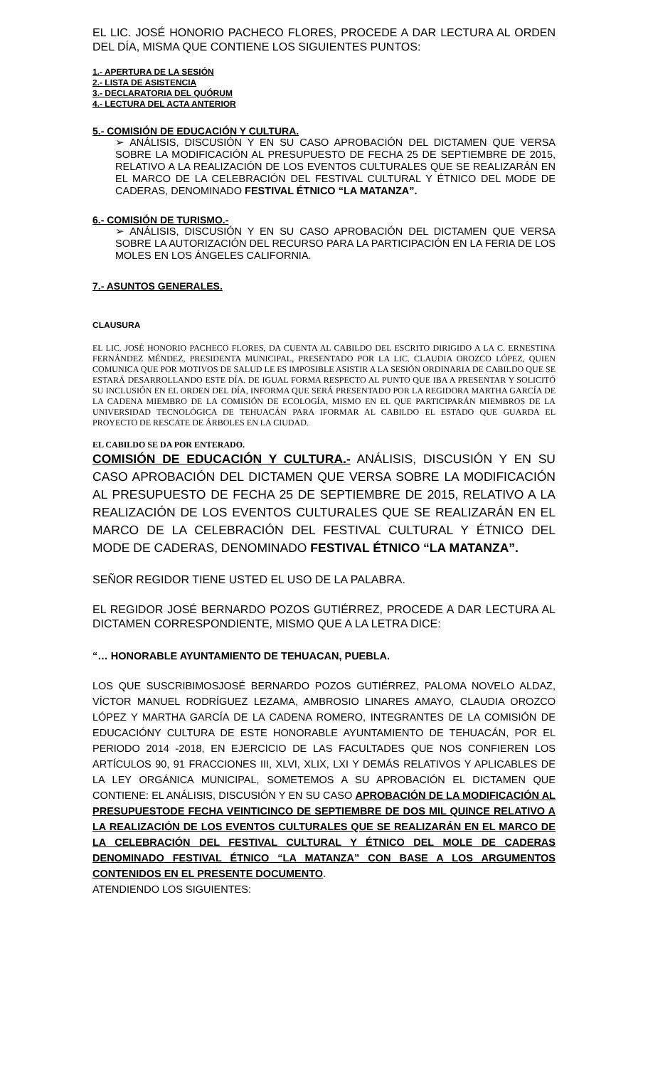EL LIC. JOSÉ HONORIO PACHECO FLORES, PROCEDE A DAR LECTURA AL ORDEN DEL DÍA, MISMA QUE CONTIENE LOS SIGUIENTES PUNTOS:
1.- APERTURA DE LA SESIÓN
2.- LISTA DE ASISTENCIA
3.- DECLARATORIA DEL QUÓRUM
4.- LECTURA DEL ACTA ANTERIOR
5.- COMISIÓN DE EDUCACIÓN Y CULTURA.
➢ ANÁLISIS, DISCUSIÓN Y EN SU CASO APROBACIÓN DEL DICTAMEN QUE VERSA SOBRE LA MODIFICACIÓN AL PRESUPUESTO DE FECHA 25 DE SEPTIEMBRE DE 2015, RELATIVO A LA REALIZACIÓN DE LOS EVENTOS CULTURALES QUE SE REALIZARÁN EN EL MARCO DE LA CELEBRACIÓN DEL FESTIVAL CULTURAL Y ÉTNICO DEL MODE DE CADERAS, DENOMINADO FESTIVAL ÉTNICO “LA MATANZA”.
6.- COMISIÓN DE TURISMO.-
➢ ANÁLISIS, DISCUSIÓN Y EN SU CASO APROBACIÓN DEL DICTAMEN QUE VERSA SOBRE LA AUTORIZACIÓN DEL RECURSO PARA LA PARTICIPACIÓN EN LA FERIA DE LOS MOLES EN LOS ÁNGELES CALIFORNIA.
7.- ASUNTOS GENERALES.
CLAUSURA
EL LIC. JOSÉ HONORIO PACHECO FLORES, DA CUENTA AL CABILDO DEL ESCRITO DIRIGIDO A LA C. ERNESTINA FERNÁNDEZ MÉNDEZ, PRESIDENTA MUNICIPAL, PRESENTADO POR LA LIC. CLAUDIA OROZCO LÓPEZ, QUIEN COMUNICA QUE POR MOTIVOS DE SALUD LE ES IMPOSIBLE ASISTIR A LA SESIÓN ORDINARIA DE CABILDO QUE SE ESTARÁ DESARROLLANDO ESTE DÍA. DE IGUAL FORMA RESPECTO AL PUNTO QUE IBA A PRESENTAR Y SOLICITÓ SU INCLUSIÓN EN EL ORDEN DEL DÍA, INFORMA QUE SERÁ PRESENTADO POR LA REGIDORA MARTHA GARCÍA DE LA CADENA MIEMBRO DE LA COMISIÓN DE ECOLOGÍA, MISMO EN EL QUE PARTICIPARÁN MIEMBROS DE LA UNIVERSIDAD TECNOLÓGICA DE TEHUACÁN PARA IFORMAR AL CABILDO EL ESTADO QUE GUARDA EL PROYECTO DE RESCATE DE ÁRBOLES EN LA CIUDAD.
EL CABILDO SE DA POR ENTERADO.
COMISIÓN DE EDUCACIÓN Y CULTURA.- ANÁLISIS, DISCUSIÓN Y EN SU CASO APROBACIÓN DEL DICTAMEN QUE VERSA SOBRE LA MODIFICACIÓN AL PRESUPUESTO DE FECHA 25 DE SEPTIEMBRE DE 2015, RELATIVO A LA REALIZACIÓN DE LOS EVENTOS CULTURALES QUE SE REALIZARÁN EN EL MARCO DE LA CELEBRACIÓN DEL FESTIVAL CULTURAL Y ÉTNICO DEL MODE DE CADERAS, DENOMINADO FESTIVAL ÉTNICO “LA MATANZA”.
SEÑOR REGIDOR TIENE USTED EL USO DE LA PALABRA.
EL REGIDOR JOSÉ BERNARDO POZOS GUTIÉRREZ, PROCEDE A DAR LECTURA AL DICTAMEN CORRESPONDIENTE, MISMO QUE A LA LETRA DICE:
“… HONORABLE AYUNTAMIENTO DE TEHUACAN, PUEBLA.
LOS QUE SUSCRIBIMOSJOSÉ BERNARDO POZOS GUTIÉRREZ, PALOMA NOVELO ALDAZ, VÍCTOR MANUEL RODRÍGUEZ LEZAMA, AMBROSIO LINARES AMAYO, CLAUDIA OROZCO LÓPEZ Y MARTHA GARCÍA DE LA CADENA ROMERO, INTEGRANTES DE LA COMISIÓN DE EDUCACIÓNY CULTURA DE ESTE HONORABLE AYUNTAMIENTO DE TEHUACÁN, POR EL PERIODO 2014 -2018, EN EJERCICIO DE LAS FACULTADES QUE NOS CONFIEREN LOS ARTÍCULOS 90, 91 FRACCIONES III, XLVI, XLIX, LXI Y DEMÁS RELATIVOS Y APLICABLES DE LA LEY ORGÁNICA MUNICIPAL, SOMETEMOS A SU APROBACIÓN EL DICTAMEN QUE CONTIENE: EL ANÁLISIS, DISCUSIÓN Y EN SU CASO APROBACIÓN DE LA MODIFICACIÓN AL PRESUPUESTODE FECHA VEINTICINCO DE SEPTIEMBRE DE DOS MIL QUINCE RELATIVO A LA REALIZACIÓN DE LOS EVENTOS CULTURALES QUE SE REALIZARÁN EN EL MARCO DE LA CELEBRACIÓN DEL FESTIVAL CULTURAL Y ÉTNICO DEL MOLE DE CADERAS DENOMINADO FESTIVAL ÉTNICO “LA MATANZA” CON BASE A LOS ARGUMENTOS CONTENIDOS EN EL PRESENTE DOCUMENTO.
ATENDIENDO LOS SIGUIENTES: